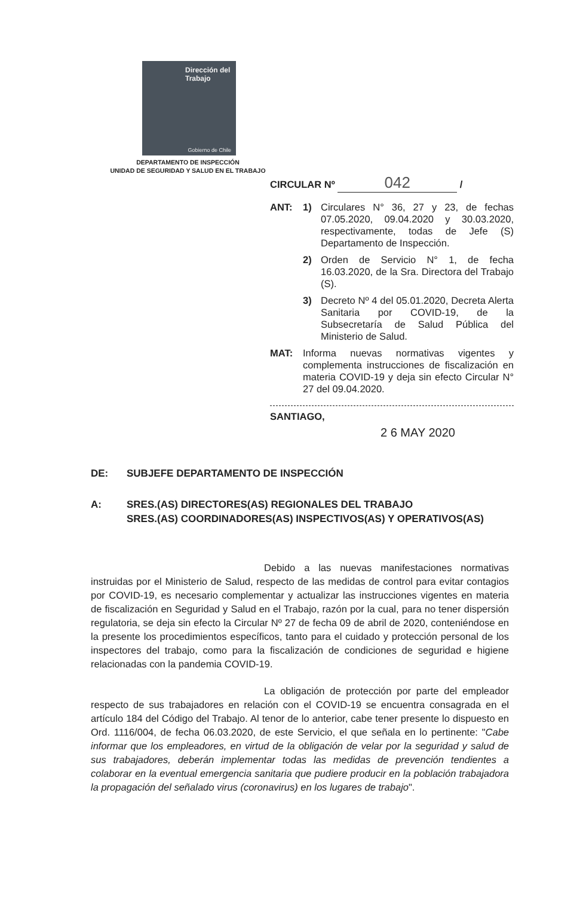Dirección del
Trabajo
Gobierno de Chile
DEPARTAMENTO DE INSPECCIÓN
UNIDAD DE SEGURIDAD Y SALUD EN EL TRABAJO
CIRCULAR Nº 042 /
ANT: 1) Circulares N° 36, 27 y 23, de fechas 07.05.2020, 09.04.2020 y 30.03.2020, respectivamente, todas de Jefe (S) Departamento de Inspección.
2) Orden de Servicio N° 1, de fecha 16.03.2020, de la Sra. Directora del Trabajo (S).
3) Decreto Nº 4 del 05.01.2020, Decreta Alerta Sanitaria por COVID-19, de la Subsecretaría de Salud Pública del Ministerio de Salud.
MAT: Informa nuevas normativas vigentes y complementa instrucciones de fiscalización en materia COVID-19 y deja sin efecto Circular N° 27 del 09.04.2020.
SANTIAGO,
2 6 MAY 2020
DE: SUBJEFE DEPARTAMENTO DE INSPECCIÓN
A: SRES.(AS) DIRECTORES(AS) REGIONALES DEL TRABAJO
SRES.(AS) COORDINADORES(AS) INSPECTIVOS(AS) Y OPERATIVOS(AS)
Debido a las nuevas manifestaciones normativas instruidas por el Ministerio de Salud, respecto de las medidas de control para evitar contagios por COVID-19, es necesario complementar y actualizar las instrucciones vigentes en materia de fiscalización en Seguridad y Salud en el Trabajo, razón por la cual, para no tener dispersión regulatoria, se deja sin efecto la Circular Nº 27 de fecha 09 de abril de 2020, conteniéndose en la presente los procedimientos específicos, tanto para el cuidado y protección personal de los inspectores del trabajo, como para la fiscalización de condiciones de seguridad e higiene relacionadas con la pandemia COVID-19.
La obligación de protección por parte del empleador respecto de sus trabajadores en relación con el COVID-19 se encuentra consagrada en el artículo 184 del Código del Trabajo. Al tenor de lo anterior, cabe tener presente lo dispuesto en Ord. 1116/004, de fecha 06.03.2020, de este Servicio, el que señala en lo pertinente: "Cabe informar que los empleadores, en virtud de la obligación de velar por la seguridad y salud de sus trabajadores, deberán implementar todas las medidas de prevención tendientes a colaborar en la eventual emergencia sanitaria que pudiere producir en la población trabajadora la propagación del señalado virus (coronavirus) en los lugares de trabajo".